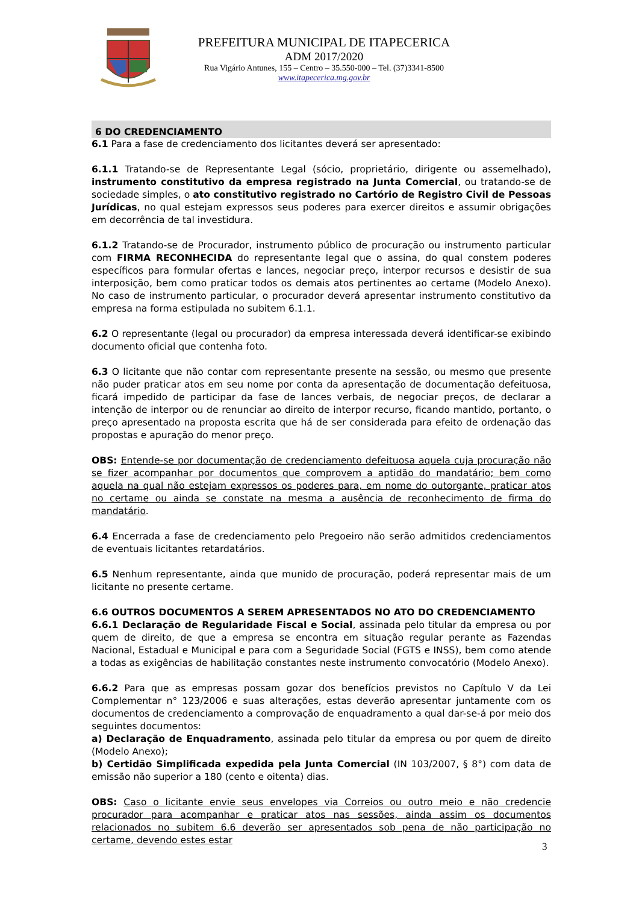PREFEITURA MUNICIPAL DE ITAPECERICA
ADM 2017/2020
Rua Vigário Antunes, 155 – Centro – 35.550-000 – Tel. (37)3341-8500
www.itapecerica.mg.gov.br
6 DO CREDENCIAMENTO
6.1 Para a fase de credenciamento dos licitantes deverá ser apresentado:
6.1.1 Tratando-se de Representante Legal (sócio, proprietário, dirigente ou assemelhado), instrumento constitutivo da empresa registrado na Junta Comercial, ou tratando-se de sociedade simples, o ato constitutivo registrado no Cartório de Registro Civil de Pessoas Jurídicas, no qual estejam expressos seus poderes para exercer direitos e assumir obrigações em decorrência de tal investidura.
6.1.2 Tratando-se de Procurador, instrumento público de procuração ou instrumento particular com FIRMA RECONHECIDA do representante legal que o assina, do qual constem poderes específicos para formular ofertas e lances, negociar preço, interpor recursos e desistir de sua interposição, bem como praticar todos os demais atos pertinentes ao certame (Modelo Anexo). No caso de instrumento particular, o procurador deverá apresentar instrumento constitutivo da empresa na forma estipulada no subitem 6.1.1.
6.2 O representante (legal ou procurador) da empresa interessada deverá identificar-se exibindo documento oficial que contenha foto.
6.3 O licitante que não contar com representante presente na sessão, ou mesmo que presente não puder praticar atos em seu nome por conta da apresentação de documentação defeituosa, ficará impedido de participar da fase de lances verbais, de negociar preços, de declarar a intenção de interpor ou de renunciar ao direito de interpor recurso, ficando mantido, portanto, o preço apresentado na proposta escrita que há de ser considerada para efeito de ordenação das propostas e apuração do menor preço.
OBS: Entende-se por documentação de credenciamento defeituosa aquela cuja procuração não se fizer acompanhar por documentos que comprovem a aptidão do mandatário; bem como aquela na qual não estejam expressos os poderes para, em nome do outorgante, praticar atos no certame ou ainda se constate na mesma a ausência de reconhecimento de firma do mandatário.
6.4 Encerrada a fase de credenciamento pelo Pregoeiro não serão admitidos credenciamentos de eventuais licitantes retardatários.
6.5 Nenhum representante, ainda que munido de procuração, poderá representar mais de um licitante no presente certame.
6.6 OUTROS DOCUMENTOS A SEREM APRESENTADOS NO ATO DO CREDENCIAMENTO
6.6.1 Declaração de Regularidade Fiscal e Social, assinada pelo titular da empresa ou por quem de direito, de que a empresa se encontra em situação regular perante as Fazendas Nacional, Estadual e Municipal e para com a Seguridade Social (FGTS e INSS), bem como atende a todas as exigências de habilitação constantes neste instrumento convocatório (Modelo Anexo).
6.6.2 Para que as empresas possam gozar dos benefícios previstos no Capítulo V da Lei Complementar n° 123/2006 e suas alterações, estas deverão apresentar juntamente com os documentos de credenciamento a comprovação de enquadramento a qual dar-se-á por meio dos seguintes documentos:
a) Declaração de Enquadramento, assinada pelo titular da empresa ou por quem de direito (Modelo Anexo);
b) Certidão Simplificada expedida pela Junta Comercial (IN 103/2007, § 8°) com data de emissão não superior a 180 (cento e oitenta) dias.
OBS: Caso o licitante envie seus envelopes via Correios ou outro meio e não credencie procurador para acompanhar e praticar atos nas sessões, ainda assim os documentos relacionados no subitem 6.6 deverão ser apresentados sob pena de não participação no certame, devendo estes estar
3